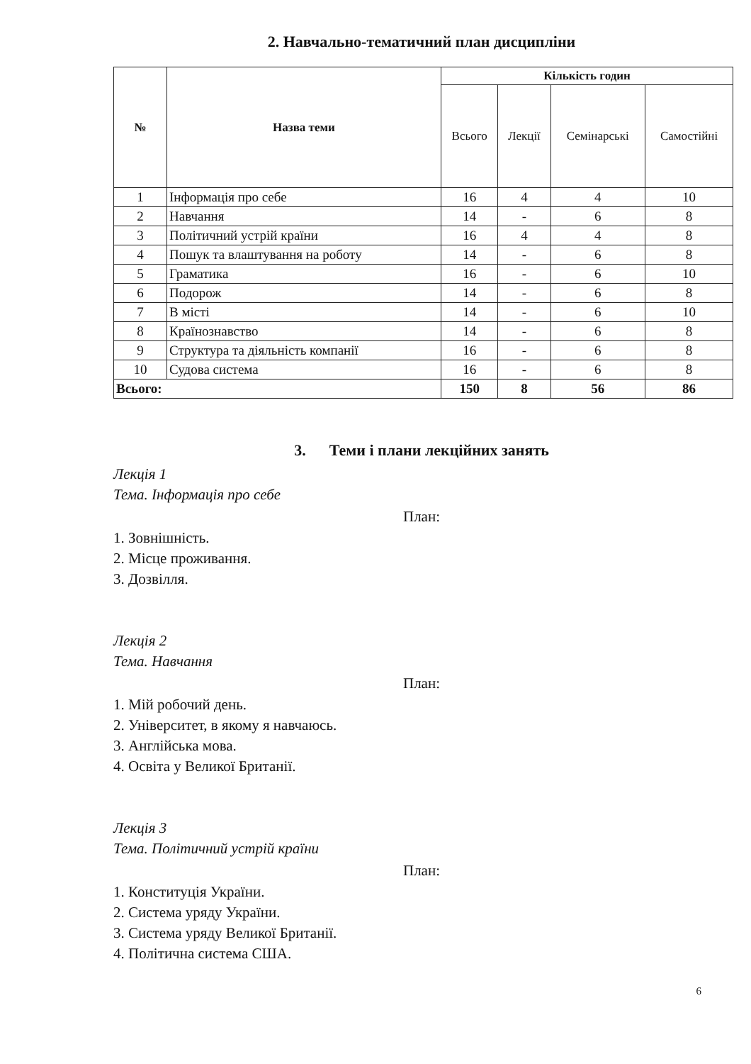2. Навчально-тематичний план дисципліни
| № | Назва теми | Кількість годин | | | |
| --- | --- | --- | --- | --- | --- |
| | | Всього | Лекції | Семінарські | Самостійні |
| 1 | Інформація про себе | 16 | 4 | 4 | 10 |
| 2 | Навчання | 14 | - | 6 | 8 |
| 3 | Політичний устрій країни | 16 | 4 | 4 | 8 |
| 4 | Пошук та влаштування на роботу | 14 | - | 6 | 8 |
| 5 | Граматика | 16 | - | 6 | 10 |
| 6 | Подорож | 14 | - | 6 | 8 |
| 7 | В місті | 14 | - | 6 | 10 |
| 8 | Країнознавство | 14 | - | 6 | 8 |
| 9 | Структура та діяльність компанії | 16 | - | 6 | 8 |
| 10 | Судова система | 16 | - | 6 | 8 |
| Всього: | | 150 | 8 | 56 | 86 |
3. Теми і плани лекційних занять
Лекція 1
Тема. Інформація про себе
План:
1. Зовнішність.
2. Місце проживання.
3. Дозвілля.
Лекція 2
Тема. Навчання
План:
1. Мій робочий день.
2. Університет, в якому я навчаюсь.
3. Англійська мова.
4. Освіта у Великої Британії.
Лекція 3
Тема. Політичний устрій країни
План:
1. Конституція України.
2. Система уряду України.
3. Система уряду Великої Британії.
4. Політична система США.
6